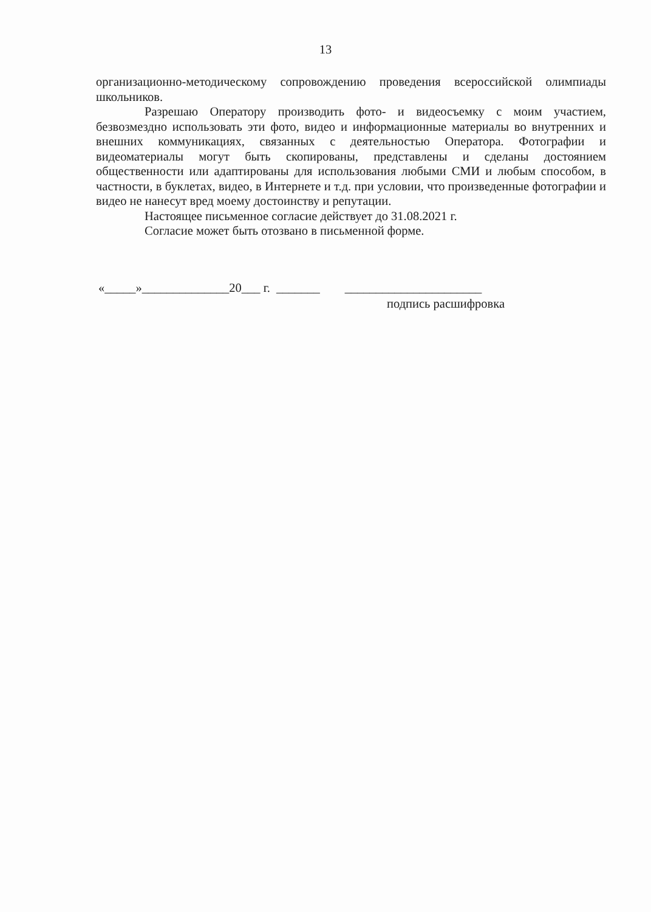13
организационно-методическому сопровождению проведения всероссийской олимпиады школьников.
Разрешаю Оператору производить фото- и видеосъемку с моим участием, безвозмездно использовать эти фото, видео и информационные материалы во внутренних и внешних коммуникациях, связанных с деятельностью Оператора. Фотографии и видеоматериалы могут быть скопированы, представлены и сделаны достоянием общественности или адаптированы для использования любыми СМИ и любым способом, в частности, в буклетах, видео, в Интернете и т.д. при условии, что произведенные фотографии и видео не нанесут вред моему достоинству и репутации.
Настоящее письменное согласие действует до 31.08.2021 г.
Согласие может быть отозвано в письменной форме.
«_____»______________20___ г. _______ ______________________
подпись расшифровка